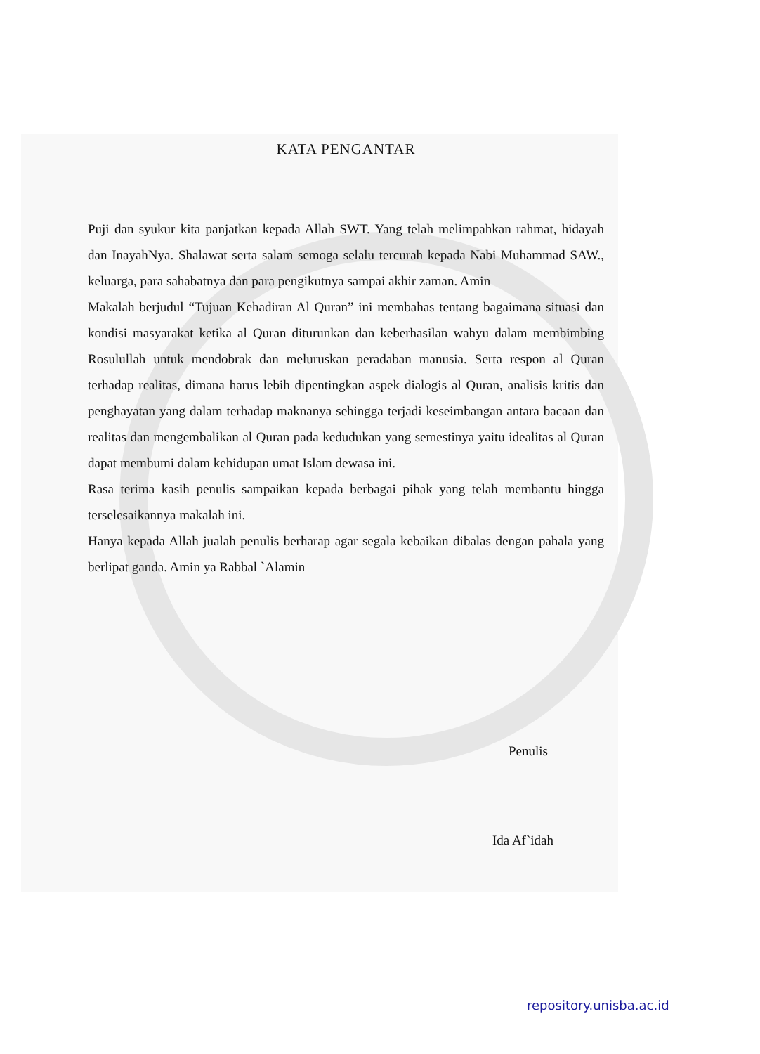KATA PENGANTAR
Puji dan syukur kita panjatkan kepada Allah SWT. Yang telah melimpahkan rahmat, hidayah dan InayahNya. Shalawat serta salam semoga selalu tercurah kepada Nabi Muhammad SAW., keluarga, para sahabatnya dan para pengikutnya sampai akhir zaman. Amin
Makalah berjudul “Tujuan Kehadiran Al Quran” ini membahas tentang bagaimana situasi dan kondisi masyarakat ketika al Quran diturunkan dan keberhasilan wahyu dalam membimbing Rosulullah untuk mendobrak dan meluruskan peradaban manusia. Serta respon al Quran terhadap realitas, dimana harus lebih dipentingkan aspek dialogis al Quran, analisis kritis dan penghayatan yang dalam terhadap maknanya sehingga terjadi keseimbangan antara bacaan dan realitas dan mengembalikan al Quran pada kedudukan yang semestinya yaitu idealitas al Quran dapat membumi dalam kehidupan umat Islam dewasa ini.
Rasa terima kasih penulis sampaikan kepada berbagai pihak yang telah membantu hingga terselesaikannya makalah ini.
Hanya kepada Allah jualah penulis berharap agar segala kebaikan dibalas dengan pahala yang berlipat ganda. Amin ya Rabbal `Alamin
Penulis
Ida Af`idah
repository.unisba.ac.id